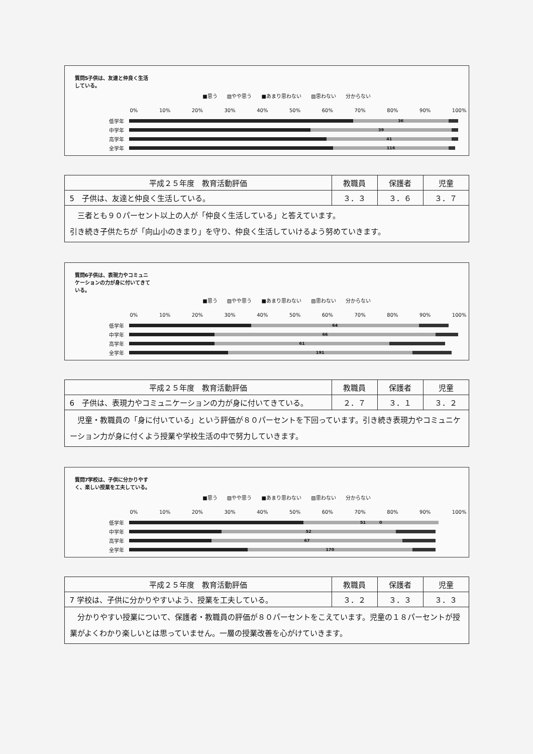質問5子供は、友達と仲良く生活している。
■思う ▨やや思う ■あまり思わない ▨思わない 分からない
0% 10% 20% 30% 40% 50% 60% 70% 80% 90% 100%
低学年
36
中学年
39
高学年
41
全学年
116
| 平成２５年度 教育活動評価 | 教職員 | 保護者 | 児童 |
| --- | --- | --- | --- |
| 5 子供は、友達と仲良く生活している。 | ３．３ | ３．６ | ３．７ |
| 三者とも９０パーセント以上の人が「仲良く生活している」と答えています。 引き続き子供たちが「向山小のきまり」を守り、仲良く生活していけるよう努めていきます。 | | | |
質問6子供は、表現力やコミュニケーションの力が身に付いてきている。
■思う ▨やや思う ■あまり思わない ▨思わない 分からない
0% 10% 20% 30% 40% 50% 60% 70% 80% 90% 100%
低学年
64
中学年
66
高学年
61
全学年
191
| 平成２５年度 教育活動評価 | 教職員 | 保護者 | 児童 |
| --- | --- | --- | --- |
| 6 子供は、表現力やコミュニケーションの力が身に付いてきている。 | ２．７ | ３．１ | ３．２ |
| 児童・教職員の「身に付いている」という評価が８０パーセントを下回っています。引き続き表現力やコミュニケーション力が身に付くよう授業や学校生活の中で努力していきます。 | | | |
質問7学校は、子供に分かりやすく、楽しい授業を工夫している。
■思う ▨やや思う ■あまり思わない ▨思わない 分からない
0% 10% 20% 30% 40% 50% 60% 70% 80% 90% 100%
低学年
51 　　　0
中学年
52
高学年
67
全学年
170
| 平成２５年度 教育活動評価 | 教職員 | 保護者 | 児童 |
| --- | --- | --- | --- |
| 7 学校は、子供に分かりやすいよう、授業を工夫している。 | ３．２ | ３．３ | ３．３ |
| 分かりやすい授業について、保護者・教職員の評価が８０パーセントをこえています。児童の１８パーセントが授業がよくわかり楽しいとは思っていません。一層の授業改善を心がけていきます。 | | | |